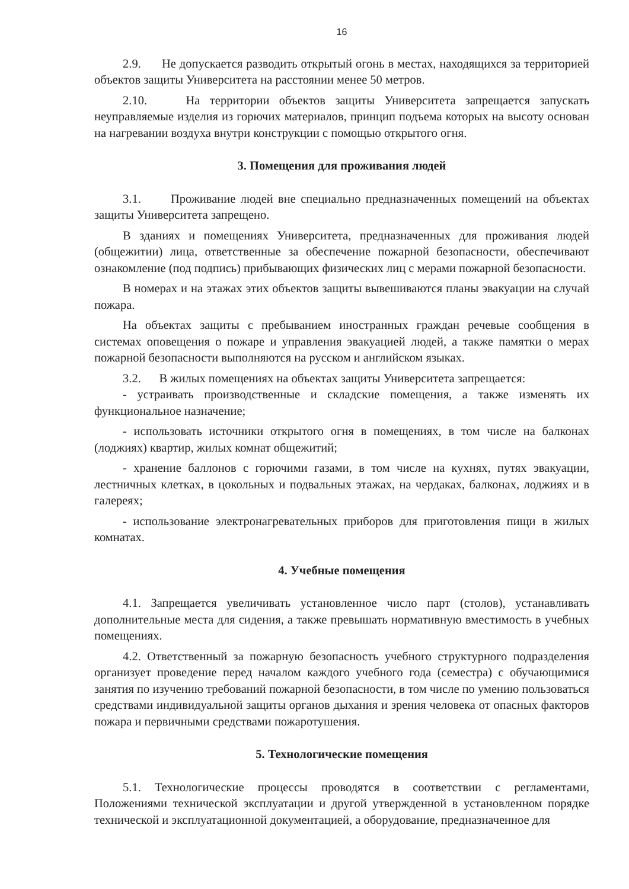16
2.9. Не допускается разводить открытый огонь в местах, находящихся за территорией объектов защиты Университета на расстоянии менее 50 метров.
2.10. На территории объектов защиты Университета запрещается запускать неуправляемые изделия из горючих материалов, принцип подъема которых на высоту основан на нагревании воздуха внутри конструкции с помощью открытого огня.
3. Помещения для проживания людей
3.1. Проживание людей вне специально предназначенных помещений на объектах защиты Университета запрещено.
В зданиях и помещениях Университета, предназначенных для проживания людей (общежитии) лица, ответственные за обеспечение пожарной безопасности, обеспечивают ознакомление (под подпись) прибывающих физических лиц с мерами пожарной безопасности.
В номерах и на этажах этих объектов защиты вывешиваются планы эвакуации на случай пожара.
На объектах защиты с пребыванием иностранных граждан речевые сообщения в системах оповещения о пожаре и управления эвакуацией людей, а также памятки о мерах пожарной безопасности выполняются на русском и английском языках.
3.2. В жилых помещениях на объектах защиты Университета запрещается:
- устраивать производственные и складские помещения, а также изменять их функциональное назначение;
- использовать источники открытого огня в помещениях, в том числе на балконах (лоджиях) квартир, жилых комнат общежитий;
- хранение баллонов с горючими газами, в том числе на кухнях, путях эвакуации, лестничных клетках, в цокольных и подвальных этажах, на чердаках, балконах, лоджиях и в галереях;
- использование электронагревательных приборов для приготовления пищи в жилых комнатах.
4. Учебные помещения
4.1. Запрещается увеличивать установленное число парт (столов), устанавливать дополнительные места для сидения, а также превышать нормативную вместимость в учебных помещениях.
4.2. Ответственный за пожарную безопасность учебного структурного подразделения организует проведение перед началом каждого учебного года (семестра) с обучающимися занятия по изучению требований пожарной безопасности, в том числе по умению пользоваться средствами индивидуальной защиты органов дыхания и зрения человека от опасных факторов пожара и первичными средствами пожаротушения.
5. Технологические помещения
5.1. Технологические процессы проводятся в соответствии с регламентами, Положениями технической эксплуатации и другой утвержденной в установленном порядке технической и эксплуатационной документацией, а оборудование, предназначенное для